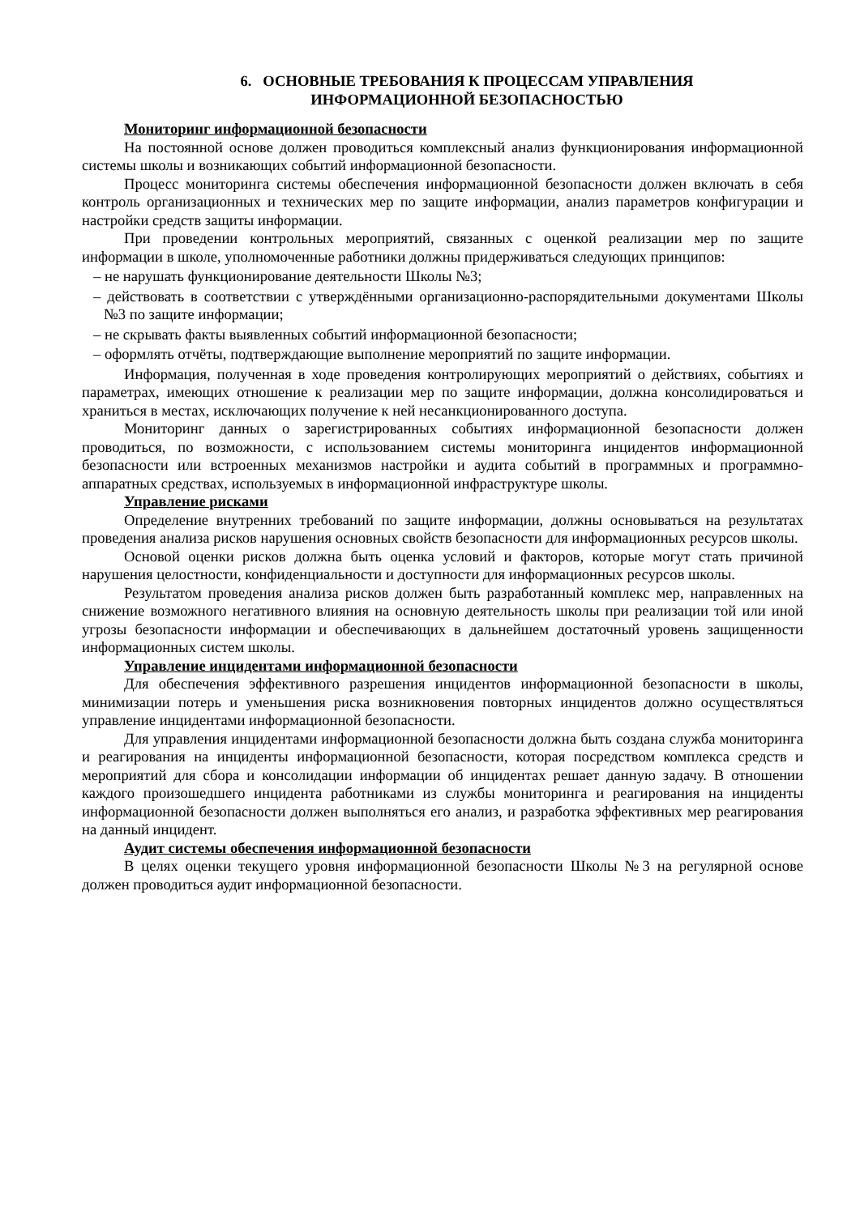6. ОСНОВНЫЕ ТРЕБОВАНИЯ К ПРОЦЕССАМ УПРАВЛЕНИЯ
ИНФОРМАЦИОННОЙ БЕЗОПАСНОСТЬЮ
Мониторинг информационной безопасности
На постоянной основе должен проводиться комплексный анализ функционирования информационной системы школы и возникающих событий информационной безопасности.
Процесс мониторинга системы обеспечения информационной безопасности должен включать в себя контроль организационных и технических мер по защите информации, анализ параметров конфигурации и настройки средств защиты информации.
При проведении контрольных мероприятий, связанных с оценкой реализации мер по защите информации в школе, уполномоченные работники должны придерживаться следующих принципов:
– не нарушать функционирование деятельности Школы №3;
– действовать в соответствии с утверждёнными организационно-распорядительными документами Школы №3 по защите информации;
– не скрывать факты выявленных событий информационной безопасности;
– оформлять отчёты, подтверждающие выполнение мероприятий по защите информации.
Информация, полученная в ходе проведения контролирующих мероприятий о действиях, событиях и параметрах, имеющих отношение к реализации мер по защите информации, должна консолидироваться и храниться в местах, исключающих получение к ней несанкционированного доступа.
Мониторинг данных о зарегистрированных событиях информационной безопасности должен проводиться, по возможности, с использованием системы мониторинга инцидентов информационной безопасности или встроенных механизмов настройки и аудита событий в программных и программно-аппаратных средствах, используемых в информационной инфраструктуре школы.
Управление рисками
Определение внутренних требований по защите информации, должны основываться на результатах проведения анализа рисков нарушения основных свойств безопасности для информационных ресурсов школы.
Основой оценки рисков должна быть оценка условий и факторов, которые могут стать причиной нарушения целостности, конфиденциальности и доступности для информационных ресурсов школы.
Результатом проведения анализа рисков должен быть разработанный комплекс мер, направленных на снижение возможного негативного влияния на основную деятельность школы при реализации той или иной угрозы безопасности информации и обеспечивающих в дальнейшем достаточный уровень защищенности информационных систем школы.
Управление инцидентами информационной безопасности
Для обеспечения эффективного разрешения инцидентов информационной безопасности в школы, минимизации потерь и уменьшения риска возникновения повторных инцидентов должно осуществляться управление инцидентами информационной безопасности.
Для управления инцидентами информационной безопасности должна быть создана служба мониторинга и реагирования на инциденты информационной безопасности, которая посредством комплекса средств и мероприятий для сбора и консолидации информации об инцидентах решает данную задачу. В отношении каждого произошедшего инцидента работниками из службы мониторинга и реагирования на инциденты информационной безопасности должен выполняться его анализ, и разработка эффективных мер реагирования на данный инцидент.
Аудит системы обеспечения информационной безопасности
В целях оценки текущего уровня информационной безопасности Школы №3 на регулярной основе должен проводиться аудит информационной безопасности.